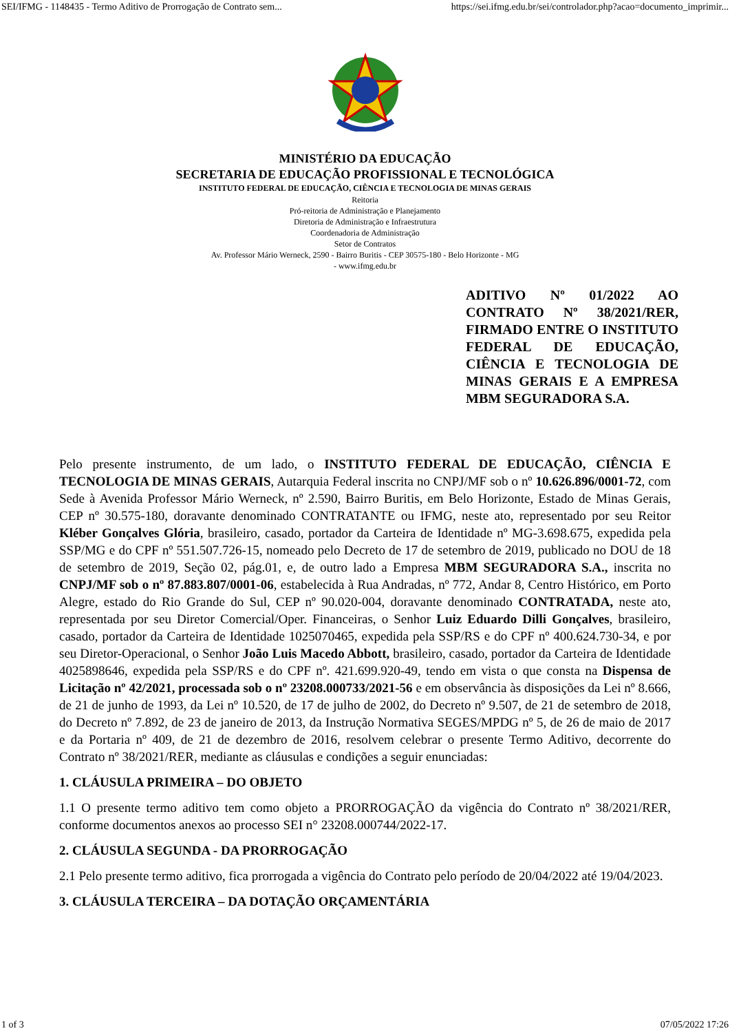SEI/IFMG - 1148435 - Termo Aditivo de Prorrogação de Contrato sem... https://sei.ifmg.edu.br/sei/controlador.php?acao=documento_imprimir...
MINISTÉRIO DA EDUCAÇÃO
SECRETARIA DE EDUCAÇÃO PROFISSIONAL E TECNOLÓGICA
INSTITUTO FEDERAL DE EDUCAÇÃO, CIÊNCIA E TECNOLOGIA DE MINAS GERAIS
Reitoria
Pró-reitoria de Administração e Planejamento
Diretoria de Administração e Infraestrutura
Coordenadoria de Administração
Setor de Contratos
Av. Professor Mário Werneck, 2590 - Bairro Buritis - CEP 30575-180 - Belo Horizonte - MG
- www.ifmg.edu.br
ADITIVO Nº 01/2022 AO CONTRATO Nº 38/2021/RER, FIRMADO ENTRE O INSTITUTO FEDERAL DE EDUCAÇÃO, CIÊNCIA E TECNOLOGIA DE MINAS GERAIS E A EMPRESA MBM SEGURADORA S.A.
Pelo presente instrumento, de um lado, o INSTITUTO FEDERAL DE EDUCAÇÃO, CIÊNCIA E TECNOLOGIA DE MINAS GERAIS, Autarquia Federal inscrita no CNPJ/MF sob o nº 10.626.896/0001-72, com Sede à Avenida Professor Mário Werneck, nº 2.590, Bairro Buritis, em Belo Horizonte, Estado de Minas Gerais, CEP nº 30.575-180, doravante denominado CONTRATANTE ou IFMG, neste ato, representado por seu Reitor Kléber Gonçalves Glória, brasileiro, casado, portador da Carteira de Identidade nº MG-3.698.675, expedida pela SSP/MG e do CPF nº 551.507.726-15, nomeado pelo Decreto de 17 de setembro de 2019, publicado no DOU de 18 de setembro de 2019, Seção 02, pág.01, e, de outro lado a Empresa MBM SEGURADORA S.A., inscrita no CNPJ/MF sob o nº 87.883.807/0001-06, estabelecida à Rua Andradas, nº 772, Andar 8, Centro Histórico, em Porto Alegre, estado do Rio Grande do Sul, CEP nº 90.020-004, doravante denominado CONTRATADA, neste ato, representada por seu Diretor Comercial/Oper. Financeiras, o Senhor Luiz Eduardo Dilli Gonçalves, brasileiro, casado, portador da Carteira de Identidade 1025070465, expedida pela SSP/RS e do CPF nº 400.624.730-34, e por seu Diretor-Operacional, o Senhor João Luis Macedo Abbott, brasileiro, casado, portador da Carteira de Identidade 4025898646, expedida pela SSP/RS e do CPF nº. 421.699.920-49, tendo em vista o que consta na Dispensa de Licitação nº 42/2021, processada sob o nº 23208.000733/2021-56 e em observância às disposições da Lei nº 8.666, de 21 de junho de 1993, da Lei nº 10.520, de 17 de julho de 2002, do Decreto nº 9.507, de 21 de setembro de 2018, do Decreto nº 7.892, de 23 de janeiro de 2013, da Instrução Normativa SEGES/MPDG nº 5, de 26 de maio de 2017 e da Portaria nº 409, de 21 de dezembro de 2016, resolvem celebrar o presente Termo Aditivo, decorrente do Contrato nº 38/2021/RER, mediante as cláusulas e condições a seguir enunciadas:
1. CLÁUSULA PRIMEIRA – DO OBJETO
1.1 O presente termo aditivo tem como objeto a PRORROGAÇÃO da vigência do Contrato nº 38/2021/RER, conforme documentos anexos ao processo SEI n° 23208.000744/2022-17.
2. CLÁUSULA SEGUNDA - DA PRORROGAÇÃO
2.1 Pelo presente termo aditivo, fica prorrogada a vigência do Contrato pelo período de 20/04/2022 até 19/04/2023.
3. CLÁUSULA TERCEIRA – DA DOTAÇÃO ORÇAMENTÁRIA
1 of 3 07/05/2022 17:26